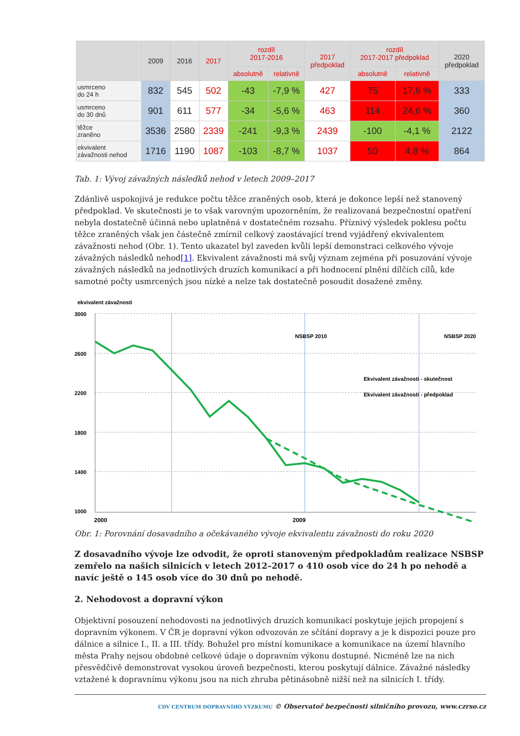| | 2009 | 2016 | 2017 | rozdíl 2017-2016 | | 2017 předpoklad | rozdíl 2017-2017 předpoklad | | 2020 předpoklad |
| --- | --- | --- | --- | --- | --- | --- | --- | --- | --- |
| | | | | absolutně | relativně | | absolutně | relativně | |
| usmrceno do 24 h | 832 | 545 | 502 | -43 | -7,9 % | 427 | 75 | 17,6 % | 333 |
| usmrceno do 30 dnů | 901 | 611 | 577 | -34 | -5,6 % | 463 | 114 | 24,6 % | 360 |
| těžce zraněno | 3536 | 2580 | 2339 | -241 | -9,3 % | 2439 | -100 | -4,1 % | 2122 |
| ekvivalent závažnosti nehod | 1716 | 1190 | 1087 | -103 | -8,7 % | 1037 | 50 | 4,8 % | 864 |
Tab. 1: Vývoj závažných následků nehod v letech 2009–2017
Zdánlivě uspokojivá je redukce počtu těžce zraněných osob, která je dokonce lepší než stanovený předpoklad. Ve skutečnosti je to však varovným upozorněním, že realizovaná bezpečnostní opatření nebyla dostatečně účinná nebo uplatněná v dostatečném rozsahu. Příznivý výsledek poklesu počtu těžce zraněných však jen částečně zmírnil celkový zaostávající trend vyjádřený ekvivalentem závažnosti nehod (Obr. 1). Tento ukazatel byl zaveden kvůli lepší demonstraci celkového vývoje závažných následků nehod[1]. Ekvivalent závažnosti má svůj význam zejména při posuzování vývoje závažných následků na jednotlivých druzích komunikací a při hodnocení plnění dílčích cílů, kde samotné počty usmrcených jsou nízké a nelze tak dostatečně posoudit dosažené změny.
ekvivalent závažnosti
3000
2600
2200
1800
1400
1000
2009
2000
NSBSP 2010
NSBSP 2020
Ekvivalent závažnosti - skutečnost
Ekvivalent závažnosti - předpoklad
Obr. 1: Porovnání dosavadního a očekávaného vývoje ekvivalentu závažnosti do roku 2020
Z dosavadního vývoje lze odvodit, že oproti stanoveným předpokladům realizace NSBSP zemřelo na našich silnicích v letech 2012–2017 o 410 osob více do 24 h po nehodě a navíc ještě o 145 osob více do 30 dnů po nehodě.
2. Nehodovost a dopravní výkon
Objektivní posouzení nehodovosti na jednotlivých druzích komunikací poskytuje jejich propojení s dopravním výkonem. V ČR je dopravní výkon odvozován ze sčítání dopravy a je k dispozici pouze pro dálnice a silnice I., II. a III. třídy. Bohužel pro místní komunikace a komunikace na území hlavního města Prahy nejsou obdobné celkové údaje o dopravním výkonu dostupné. Nicméně lze na nich přesvědčivě demonstrovat vysokou úroveň bezpečnosti, kterou poskytují dálnice. Závažné následky vztažené k dopravnímu výkonu jsou na nich zhruba pětinásobně nižší než na silnicích I. třídy.
CDV CENTRUM DOPRAVNÍHO VÝZKUMU © Observatoř bezpečnosti silničního provozu, www.czrso.cz